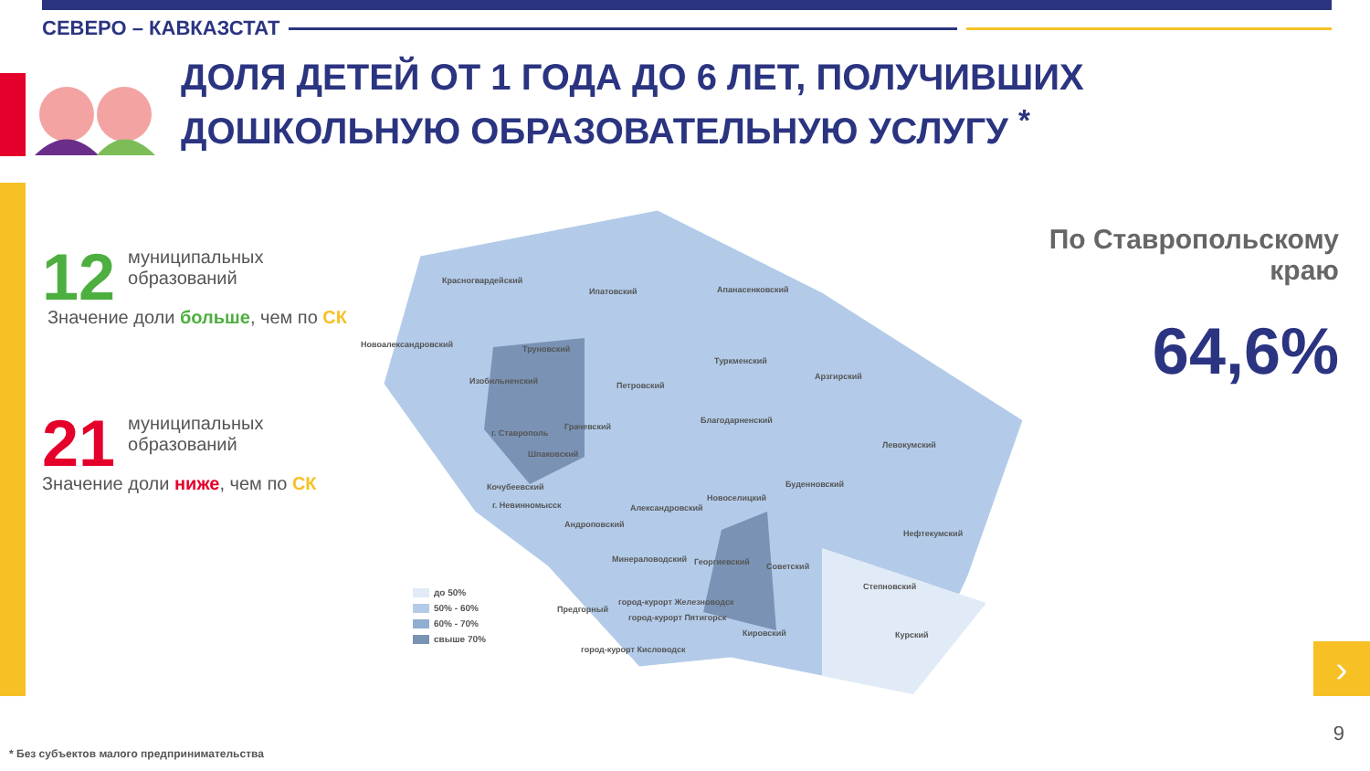СЕВЕРО – КАВКАЗСТАТ
ДОЛЯ ДЕТЕЙ ОТ 1 ГОДА ДО 6 ЛЕТ, ПОЛУЧИВШИХ
ДОШКОЛЬНУЮ ОБРАЗОВАТЕЛЬНУЮ УСЛУГУ <sup>*</sup>
12
муниципальных
образований
Значение доли больше, чем по СК
21
муниципальных
образований
Значение доли ниже, чем по СК
Красногвардейский
Ипатовский Апанасенковский
Новоалександровский Труновский
Туркменский
Изобильненский Петровский
Арзгирский
Грачевский
Благодарненский
г. Ставрополь
Левокумский
Шпаковский
Буденновский
Кочубеевский
Новоселицкий
г. Невинномысск Александровский
Андроповский
Нефтекумский
Минераловодский Георгиевский Советский
Степновский
Предгорный
город-курорт Железноводск
город-курорт Пятигорск
Кировский Курский
город-курорт Кисловодск
до 50%
50% - 60%
60% - 70%
свыше 70%
По Ставропольскому
краю
64,6%
›
9
* Без субъектов малого предпринимательства